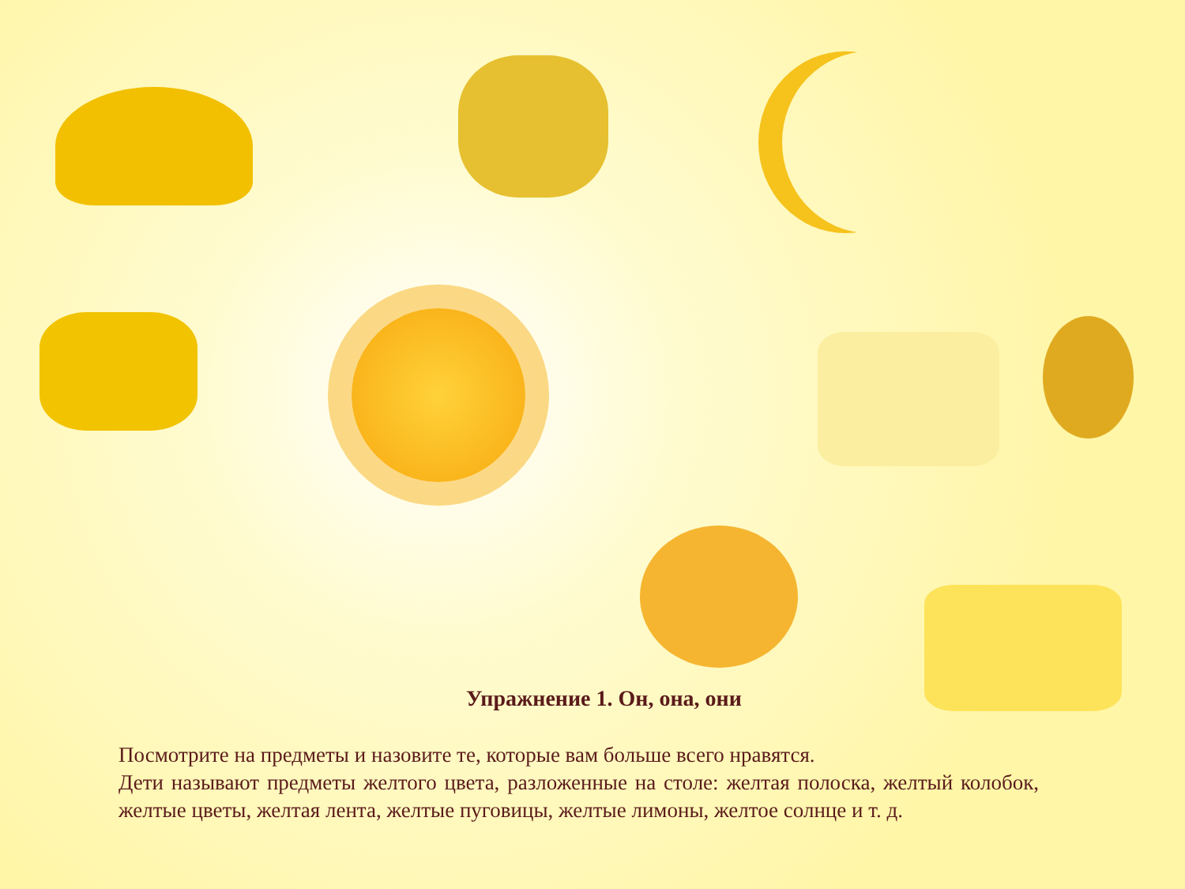Упражнение 1. Он, она, они
Посмотрите на предметы и назовите те, которые вам больше всего нравятся.
Дети называют предметы желтого цвета, разложенные на столе: желтая полоска, желтый колобок, желтые цветы, желтая лента, желтые пуговицы, желтые лимоны, желтое солнце и т. д.